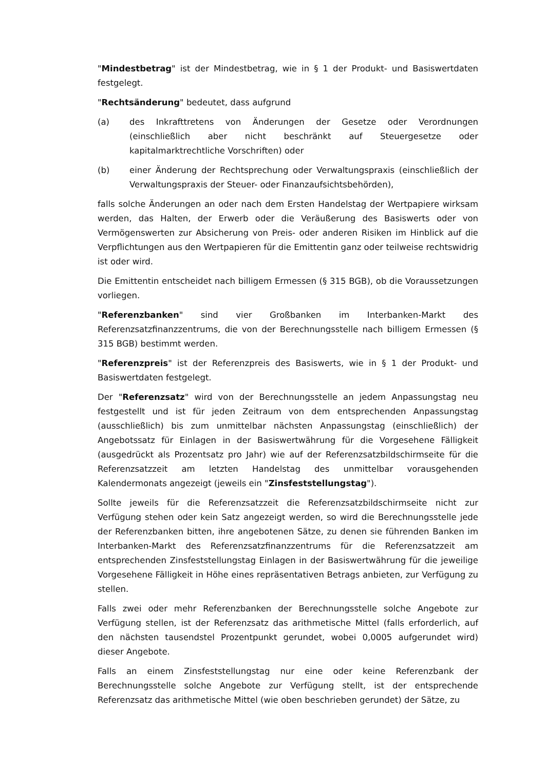"Mindestbetrag" ist der Mindestbetrag, wie in § 1 der Produkt- und Basiswertdaten festgelegt.
"Rechtsänderung" bedeutet, dass aufgrund
(a) des Inkrafttretens von Änderungen der Gesetze oder Verordnungen (einschließlich aber nicht beschränkt auf Steuergesetze oder kapitalmarktrechtliche Vorschriften) oder
(b) einer Änderung der Rechtsprechung oder Verwaltungspraxis (einschließlich der Verwaltungspraxis der Steuer- oder Finanzaufsichtsbehörden),
falls solche Änderungen an oder nach dem Ersten Handelstag der Wertpapiere wirksam werden, das Halten, der Erwerb oder die Veräußerung des Basiswerts oder von Vermögenswerten zur Absicherung von Preis- oder anderen Risiken im Hinblick auf die Verpflichtungen aus den Wertpapieren für die Emittentin ganz oder teilweise rechtswidrig ist oder wird.
Die Emittentin entscheidet nach billigem Ermessen (§ 315 BGB), ob die Voraussetzungen vorliegen.
"Referenzbanken" sind vier Großbanken im Interbanken-Markt des Referenzsatzfinanzzentrums, die von der Berechnungsstelle nach billigem Ermessen (§ 315 BGB) bestimmt werden.
"Referenzpreis" ist der Referenzpreis des Basiswerts, wie in § 1 der Produkt- und Basiswertdaten festgelegt.
Der "Referenzsatz" wird von der Berechnungsstelle an jedem Anpassungstag neu festgestellt und ist für jeden Zeitraum von dem entsprechenden Anpassungstag (ausschließlich) bis zum unmittelbar nächsten Anpassungstag (einschließlich) der Angebotssatz für Einlagen in der Basiswertwährung für die Vorgesehene Fälligkeit (ausgedrückt als Prozentsatz pro Jahr) wie auf der Referenzsatzbildschirmseite für die Referenzsatzzeit am letzten Handelstag des unmittelbar vorausgehenden Kalendermonats angezeigt (jeweils ein "Zinsfeststellungstag").
Sollte jeweils für die Referenzsatzzeit die Referenzsatzbildschirmseite nicht zur Verfügung stehen oder kein Satz angezeigt werden, so wird die Berechnungsstelle jede der Referenzbanken bitten, ihre angebotenen Sätze, zu denen sie führenden Banken im Interbanken-Markt des Referenzsatzfinanzzentrums für die Referenzsatzzeit am entsprechenden Zinsfeststellungstag Einlagen in der Basiswertwährung für die jeweilige Vorgesehene Fälligkeit in Höhe eines repräsentativen Betrags anbieten, zur Verfügung zu stellen.
Falls zwei oder mehr Referenzbanken der Berechnungsstelle solche Angebote zur Verfügung stellen, ist der Referenzsatz das arithmetische Mittel (falls erforderlich, auf den nächsten tausendstel Prozentpunkt gerundet, wobei 0,0005 aufgerundet wird) dieser Angebote.
Falls an einem Zinsfeststellungstag nur eine oder keine Referenzbank der Berechnungsstelle solche Angebote zur Verfügung stellt, ist der entsprechende Referenzsatz das arithmetische Mittel (wie oben beschrieben gerundet) der Sätze, zu